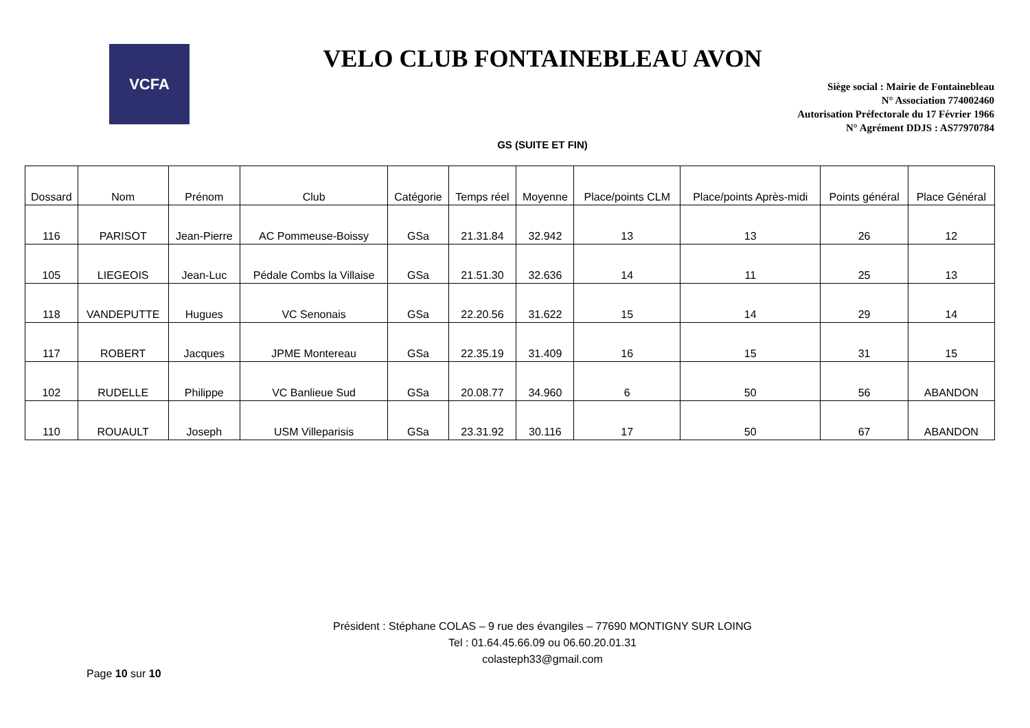VCFA
VELO CLUB FONTAINEBLEAU AVON
Siège social : Mairie de Fontainebleau
N° Association 774002460
Autorisation Préfectorale du 17 Février 1966
N° Agrément DDJS : AS77970784
GS (SUITE ET FIN)
| Dossard | Nom | Prénom | Club | Catégorie | Temps réel | Moyenne | Place/points CLM | Place/points Après-midi | Points général | Place Général |
| --- | --- | --- | --- | --- | --- | --- | --- | --- | --- | --- |
| 116 | PARISOT | Jean-Pierre | AC Pommeuse-Boissy | GSa | 21.31.84 | 32.942 | 13 | 13 | 26 | 12 |
| 105 | LIEGEOIS | Jean-Luc | Pédale Combs la Villaise | GSa | 21.51.30 | 32.636 | 14 | 11 | 25 | 13 |
| 118 | VANDEPUTTE | Hugues | VC Senonais | GSa | 22.20.56 | 31.622 | 15 | 14 | 29 | 14 |
| 117 | ROBERT | Jacques | JPME Montereau | GSa | 22.35.19 | 31.409 | 16 | 15 | 31 | 15 |
| 102 | RUDELLE | Philippe | VC Banlieue Sud | GSa | 20.08.77 | 34.960 | 6 | 50 | 56 | ABANDON |
| 110 | ROUAULT | Joseph | USM Villeparisis | GSa | 23.31.92 | 30.116 | 17 | 50 | 67 | ABANDON |
Président : Stéphane COLAS – 9 rue des évangiles – 77690 MONTIGNY SUR LOING
Tel : 01.64.45.66.09 ou 06.60.20.01.31
colasteph33@gmail.com
Page 10 sur 10